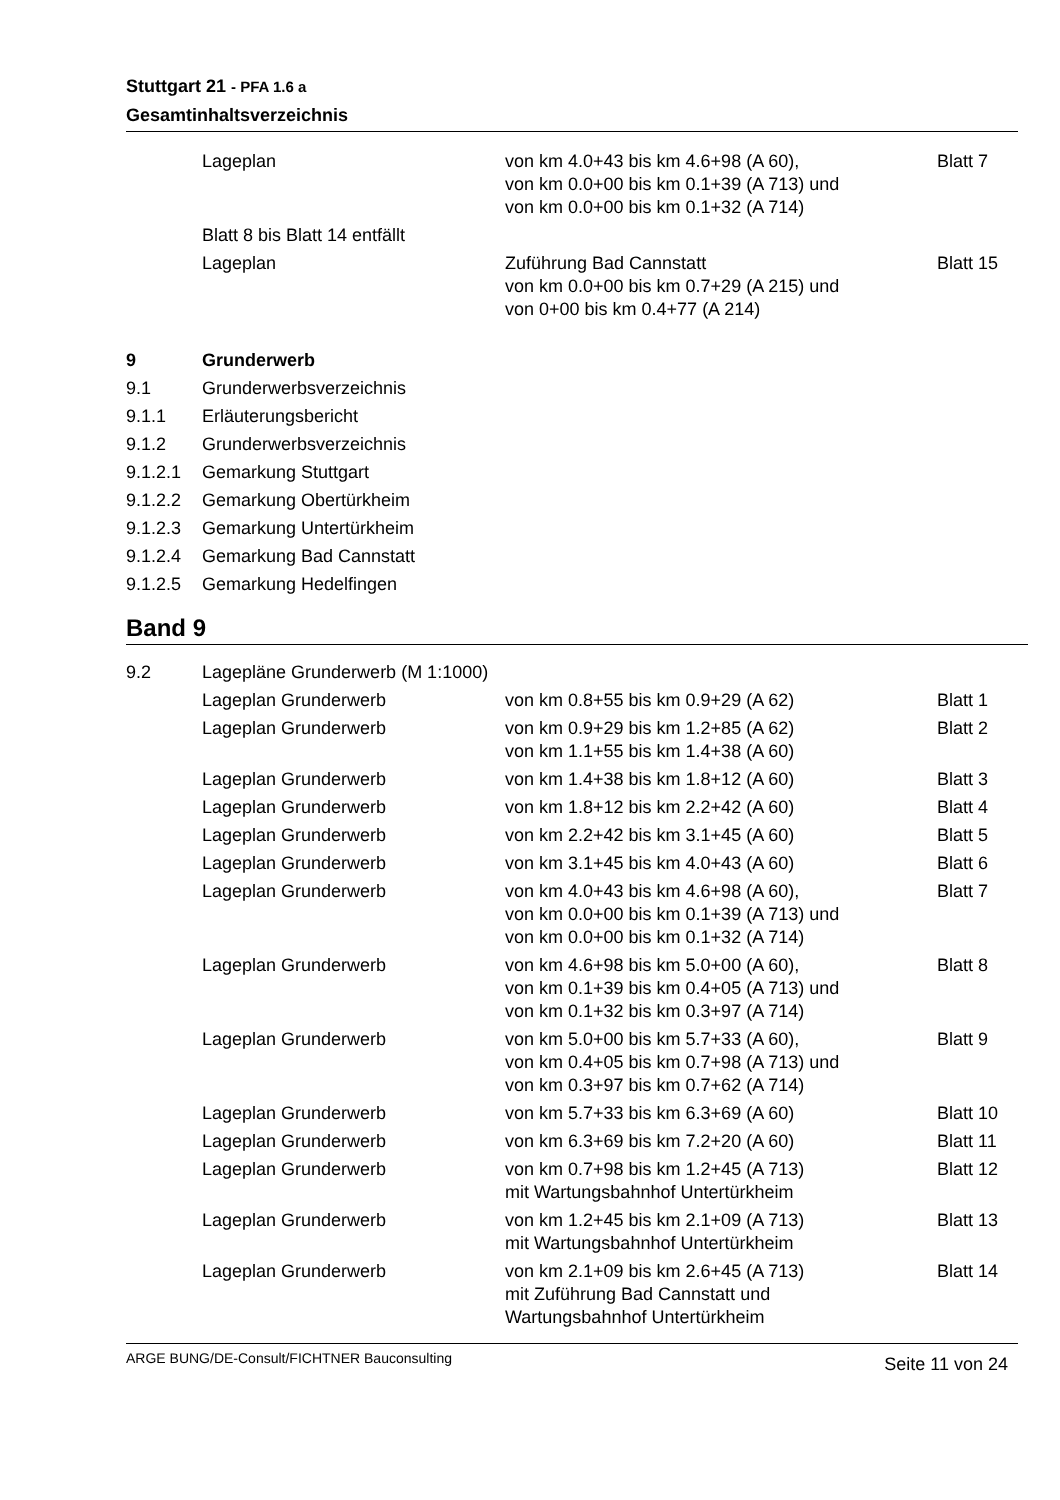Stuttgart 21 - PFA 1.6 a
Gesamtinhaltsverzeichnis
| | Lageplan | von km 4.0+43 bis km 4.6+98 (A 60), von km 0.0+00 bis km 0.1+39 (A 713) und von km 0.0+00 bis km 0.1+32 (A 714) | Blatt 7 |
| | Blatt 8 bis Blatt 14 entfällt | | |
| | Lageplan | Zuführung Bad Cannstatt von km 0.0+00 bis km 0.7+29 (A 215) und von 0+00 bis km 0.4+77 (A 214) | Blatt 15 |
| 9 | Grunderwerb | | |
| 9.1 | Grunderwerbsverzeichnis | | |
| 9.1.1 | Erläuterungsbericht | | |
| 9.1.2 | Grunderwerbsverzeichnis | | |
| 9.1.2.1 | Gemarkung Stuttgart | | |
| 9.1.2.2 | Gemarkung Obertürkheim | | |
| 9.1.2.3 | Gemarkung Untertürkheim | | |
| 9.1.2.4 | Gemarkung Bad Cannstatt | | |
| 9.1.2.5 | Gemarkung Hedelfingen | | |
Band 9
| 9.2 | Lagepläne Grunderwerb (M 1:1000) | | |
| | Lageplan Grunderwerb | von km 0.8+55 bis km 0.9+29 (A 62) | Blatt 1 |
| | Lageplan Grunderwerb | von km 0.9+29 bis km 1.2+85 (A 62) von km 1.1+55 bis km 1.4+38 (A 60) | Blatt 2 |
| | Lageplan Grunderwerb | von km 1.4+38 bis km 1.8+12 (A 60) | Blatt 3 |
| | Lageplan Grunderwerb | von km 1.8+12 bis km 2.2+42 (A 60) | Blatt 4 |
| | Lageplan Grunderwerb | von km 2.2+42 bis km 3.1+45 (A 60) | Blatt 5 |
| | Lageplan Grunderwerb | von km 3.1+45 bis km 4.0+43 (A 60) | Blatt 6 |
| | Lageplan Grunderwerb | von km 4.0+43 bis km 4.6+98 (A 60), von km 0.0+00 bis km 0.1+39 (A 713) und von km 0.0+00 bis km 0.1+32 (A 714) | Blatt 7 |
| | Lageplan Grunderwerb | von km 4.6+98 bis km 5.0+00 (A 60), von km 0.1+39 bis km 0.4+05 (A 713) und von km 0.1+32 bis km 0.3+97 (A 714) | Blatt 8 |
| | Lageplan Grunderwerb | von km 5.0+00 bis km 5.7+33 (A 60), von km 0.4+05 bis km 0.7+98 (A 713) und von km 0.3+97 bis km 0.7+62 (A 714) | Blatt 9 |
| | Lageplan Grunderwerb | von km 5.7+33 bis km 6.3+69 (A 60) | Blatt 10 |
| | Lageplan Grunderwerb | von km 6.3+69 bis km 7.2+20 (A 60) | Blatt 11 |
| | Lageplan Grunderwerb | von km 0.7+98 bis km 1.2+45 (A 713) mit Wartungsbahnhof Untertürkheim | Blatt 12 |
| | Lageplan Grunderwerb | von km 1.2+45 bis km 2.1+09 (A 713) mit Wartungsbahnhof Untertürkheim | Blatt 13 |
| | Lageplan Grunderwerb | von km 2.1+09 bis km 2.6+45 (A 713) mit Zuführung Bad Cannstatt und Wartungsbahnhof Untertürkheim | Blatt 14 |
ARGE BUNG/DE-Consult/FICHTNER Bauconsulting Seite 11 von 24